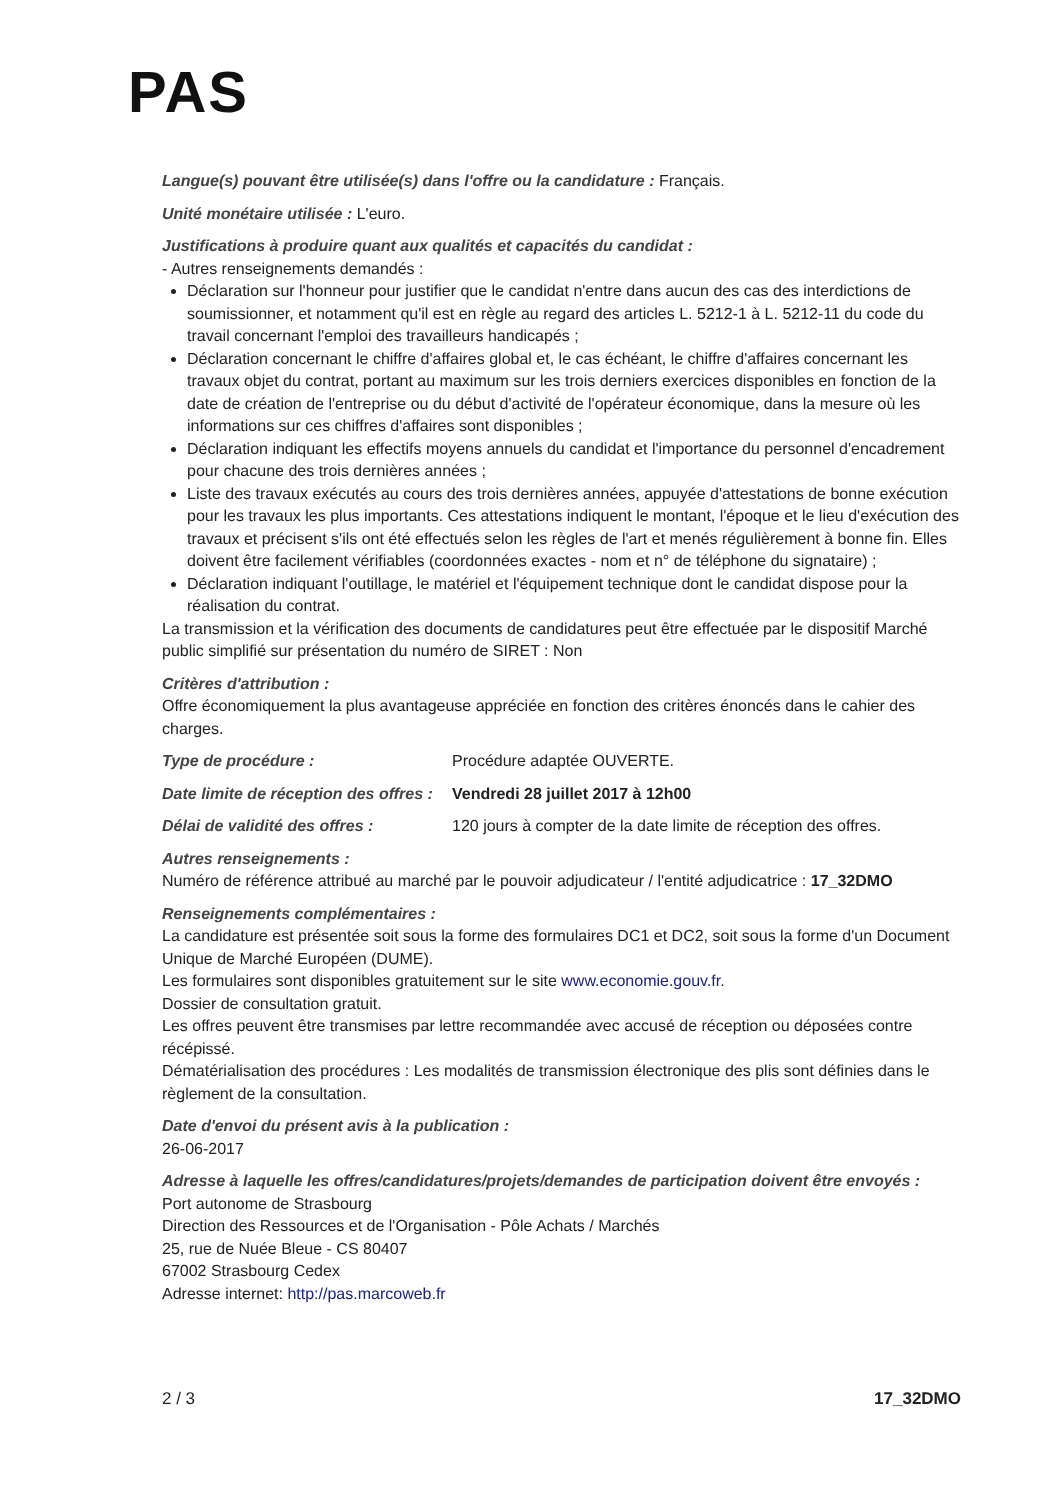PAS
Langue(s) pouvant être utilisée(s) dans l'offre ou la candidature : Français.
Unité monétaire utilisée : L'euro.
Justifications à produire quant aux qualités et capacités du candidat :
- Autres renseignements demandés :
Déclaration sur l'honneur pour justifier que le candidat n'entre dans aucun des cas des interdictions de soumissionner, et notamment qu'il est en règle au regard des articles L. 5212-1 à L. 5212-11 du code du travail concernant l'emploi des travailleurs handicapés ;
Déclaration concernant le chiffre d'affaires global et, le cas échéant, le chiffre d'affaires concernant les travaux objet du contrat, portant au maximum sur les trois derniers exercices disponibles en fonction de la date de création de l'entreprise ou du début d'activité de l'opérateur économique, dans la mesure où les informations sur ces chiffres d'affaires sont disponibles ;
Déclaration indiquant les effectifs moyens annuels du candidat et l'importance du personnel d'encadrement pour chacune des trois dernières années ;
Liste des travaux exécutés au cours des trois dernières années, appuyée d'attestations de bonne exécution pour les travaux les plus importants. Ces attestations indiquent le montant, l'époque et le lieu d'exécution des travaux et précisent s'ils ont été effectués selon les règles de l'art et menés régulièrement à bonne fin. Elles doivent être facilement vérifiables (coordonnées exactes - nom et n° de téléphone du signataire) ;
Déclaration indiquant l'outillage, le matériel et l'équipement technique dont le candidat dispose pour la réalisation du contrat.
La transmission et la vérification des documents de candidatures peut être effectuée par le dispositif Marché public simplifié sur présentation du numéro de SIRET : Non
Critères d'attribution :
Offre économiquement la plus avantageuse appréciée en fonction des critères énoncés dans le cahier des charges.
Type de procédure : Procédure adaptée OUVERTE.
Date limite de réception des offres : Vendredi 28 juillet 2017 à 12h00
Délai de validité des offres : 120 jours à compter de la date limite de réception des offres.
Autres renseignements :
Numéro de référence attribué au marché par le pouvoir adjudicateur / l'entité adjudicatrice : 17_32DMO
Renseignements complémentaires :
La candidature est présentée soit sous la forme des formulaires DC1 et DC2, soit sous la forme d'un Document Unique de Marché Européen (DUME).
Les formulaires sont disponibles gratuitement sur le site www.economie.gouv.fr.
Dossier de consultation gratuit.
Les offres peuvent être transmises par lettre recommandée avec accusé de réception ou déposées contre récépissé.
Dématérialisation des procédures : Les modalités de transmission électronique des plis sont définies dans le règlement de la consultation.
Date d'envoi du présent avis à la publication :
26-06-2017
Adresse à laquelle les offres/candidatures/projets/demandes de participation doivent être envoyés :
Port autonome de Strasbourg
Direction des Ressources et de l'Organisation - Pôle Achats / Marchés
25, rue de Nuée Bleue - CS 80407
67002 Strasbourg Cedex
Adresse internet: http://pas.marcoweb.fr
2 / 3 17_32DMO